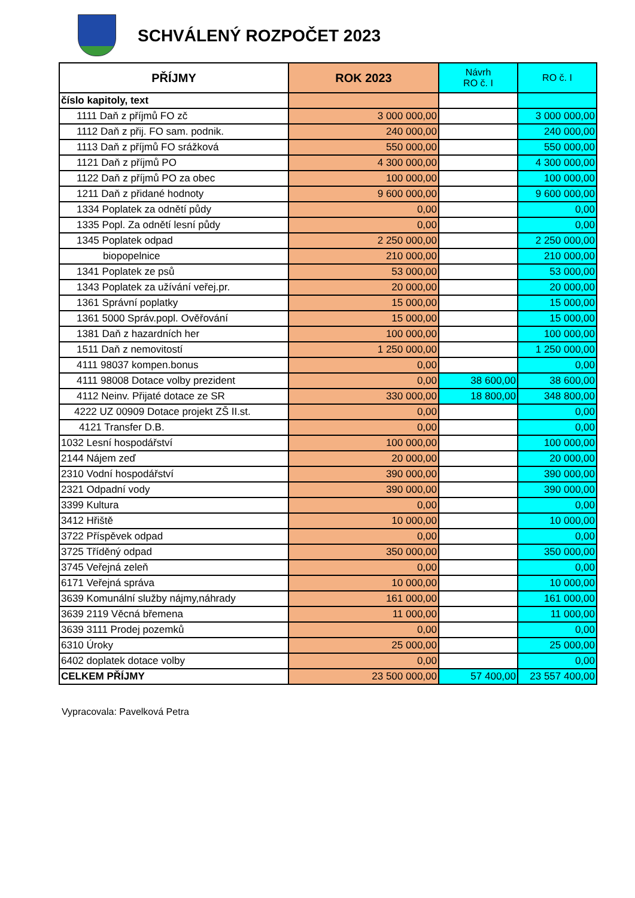SCHVÁLENÝ ROZPOČET 2023
| PŘÍJMY | ROK 2023 | Návrh RO č. I | RO č. I |
| --- | --- | --- | --- |
| číslo kapitoly, text | | | |
| 1111 Daň z příjmů FO zč | 3 000 000,00 | | 3 000 000,00 |
| 1112 Daň z přij. FO sam. podnik. | 240 000,00 | | 240 000,00 |
| 1113 Daň z příjmů FO srážková | 550 000,00 | | 550 000,00 |
| 1121 Daň z příjmů PO | 4 300 000,00 | | 4 300 000,00 |
| 1122 Daň z příjmů PO za obec | 100 000,00 | | 100 000,00 |
| 1211 Daň z přidané hodnoty | 9 600 000,00 | | 9 600 000,00 |
| 1334 Poplatek za odnětí půdy | 0,00 | | 0,00 |
| 1335 Popl. Za odnětí lesní půdy | 0,00 | | 0,00 |
| 1345 Poplatek odpad | 2 250 000,00 | | 2 250 000,00 |
| biopopelnice | 210 000,00 | | 210 000,00 |
| 1341 Poplatek ze psů | 53 000,00 | | 53 000,00 |
| 1343 Poplatek za užívání veřej.pr. | 20 000,00 | | 20 000,00 |
| 1361 Správní poplatky | 15 000,00 | | 15 000,00 |
| 1361 5000 Správ.popl. Ověřování | 15 000,00 | | 15 000,00 |
| 1381 Daň z hazardních her | 100 000,00 | | 100 000,00 |
| 1511 Daň z nemovitostí | 1 250 000,00 | | 1 250 000,00 |
| 4111 98037 kompen.bonus | 0,00 | | 0,00 |
| 4111 98008 Dotace volby prezident | 0,00 | 38 600,00 | 38 600,00 |
| 4112 Neinv. Přijaté dotace ze SR | 330 000,00 | 18 800,00 | 348 800,00 |
| 4222 UZ 00909 Dotace projekt ZŠ II.st. | 0,00 | | 0,00 |
| 4121 Transfer D.B. | 0,00 | | 0,00 |
| 1032 Lesní hospodářství | 100 000,00 | | 100 000,00 |
| 2144 Nájem zeď | 20 000,00 | | 20 000,00 |
| 2310 Vodní hospodářství | 390 000,00 | | 390 000,00 |
| 2321 Odpadní vody | 390 000,00 | | 390 000,00 |
| 3399 Kultura | 0,00 | | 0,00 |
| 3412 Hřiště | 10 000,00 | | 10 000,00 |
| 3722 Příspěvek odpad | 0,00 | | 0,00 |
| 3725 Tříděný odpad | 350 000,00 | | 350 000,00 |
| 3745 Veřejná zeleň | 0,00 | | 0,00 |
| 6171 Veřejná správa | 10 000,00 | | 10 000,00 |
| 3639 Komunální služby nájmy,náhrady | 161 000,00 | | 161 000,00 |
| 3639 2119 Věcná břemena | 11 000,00 | | 11 000,00 |
| 3639 3111 Prodej pozemků | 0,00 | | 0,00 |
| 6310 Úroky | 25 000,00 | | 25 000,00 |
| 6402 doplatek dotace volby | 0,00 | | 0,00 |
| CELKEM PŘÍJMY | 23 500 000,00 | 57 400,00 | 23 557 400,00 |
Vypracovala: Pavelková Petra